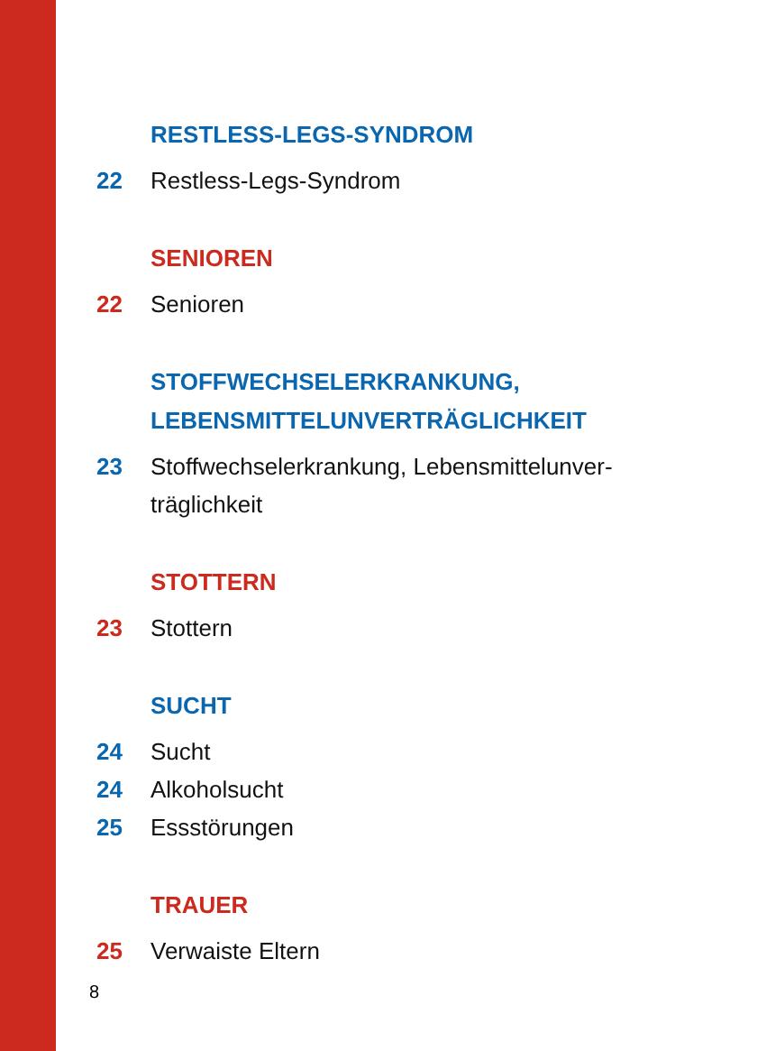RESTLESS-LEGS-SYNDROM
22 Restless-Legs-Syndrom
SENIOREN
22 Senioren
STOFFWECHSELERKRANKUNG,
LEBENSMITTELUNVERTRÄGLICHKEIT
23 Stoffwechselerkrankung, Lebensmittelunver-
träglichkeit
STOTTERN
23 Stottern
SUCHT
24 Sucht
24 Alkoholsucht
25 Essstörungen
TRAUER
25 Verwaiste Eltern
8